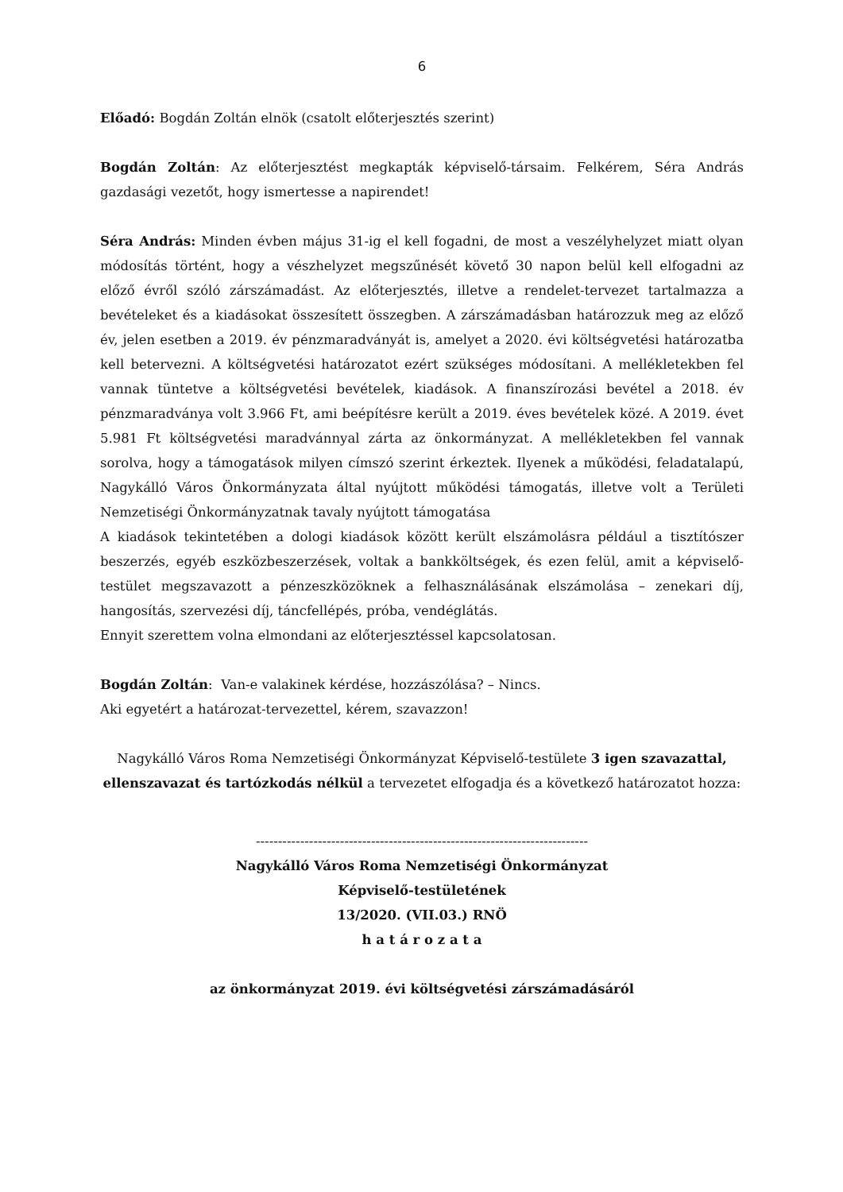6
Előadó: Bogdán Zoltán elnök (csatolt előterjesztés szerint)
Bogdán Zoltán: Az előterjesztést megkapták képviselő-társaim. Felkérem, Séra András gazdasági vezetőt, hogy ismertesse a napirendet!
Séra András: Minden évben május 31-ig el kell fogadni, de most a veszélyhelyzet miatt olyan módosítás történt, hogy a vészhelyzet megszűnését követő 30 napon belül kell elfogadni az előző évről szóló zárszámadást. Az előterjesztés, illetve a rendelet-tervezet tartalmazza a bevételeket és a kiadásokat összesített összegben. A zárszámadásban határozzuk meg az előző év, jelen esetben a 2019. év pénzmaradványát is, amelyet a 2020. évi költségvetési határozatba kell betervezni. A költségvetési határozatot ezért szükséges módosítani. A mellékletekben fel vannak tüntetve a költségvetési bevételek, kiadások. A finanszírozási bevétel a 2018. év pénzmaradványa volt 3.966 Ft, ami beépítésre került a 2019. éves bevételek közé. A 2019. évet 5.981 Ft költségvetési maradvánnyal zárta az önkormányzat. A mellékletekben fel vannak sorolva, hogy a támogatások milyen címszó szerint érkeztek. Ilyenek a működési, feladatalapú, Nagykálló Város Önkormányzata által nyújtott működési támogatás, illetve volt a Területi Nemzetiségi Önkormányzatnak tavaly nyújtott támogatása
A kiadások tekintetében a dologi kiadások között került elszámolásra például a tisztítószer beszerzés, egyéb eszközbeszerzések, voltak a bankköltségek, és ezen felül, amit a képviselő-testület megszavazott a pénzeszközöknek a felhasználásának elszámolása – zenekari díj, hangosítás, szervezési díj, táncfellépés, próba, vendéglátás.
Ennyit szerettem volna elmondani az előterjesztéssel kapcsolatosan.
Bogdán Zoltán: Van-e valakinek kérdése, hozzászólása? – Nincs.
Aki egyetért a határozat-tervezettel, kérem, szavazzon!
Nagykálló Város Roma Nemzetiségi Önkormányzat Képviselő-testülete 3 igen szavazattal, ellenszavazat és tartózkodás nélkül a tervezetet elfogadja és a következő határozatot hozza:
---------------------------------------------------------------------------
Nagykálló Város Roma Nemzetiségi Önkormányzat
Képviselő-testületének
13/2020. (VII.03.) RNÖ
h a t á r o z a t a
az önkormányzat 2019. évi költségvetési zárszámadásáról